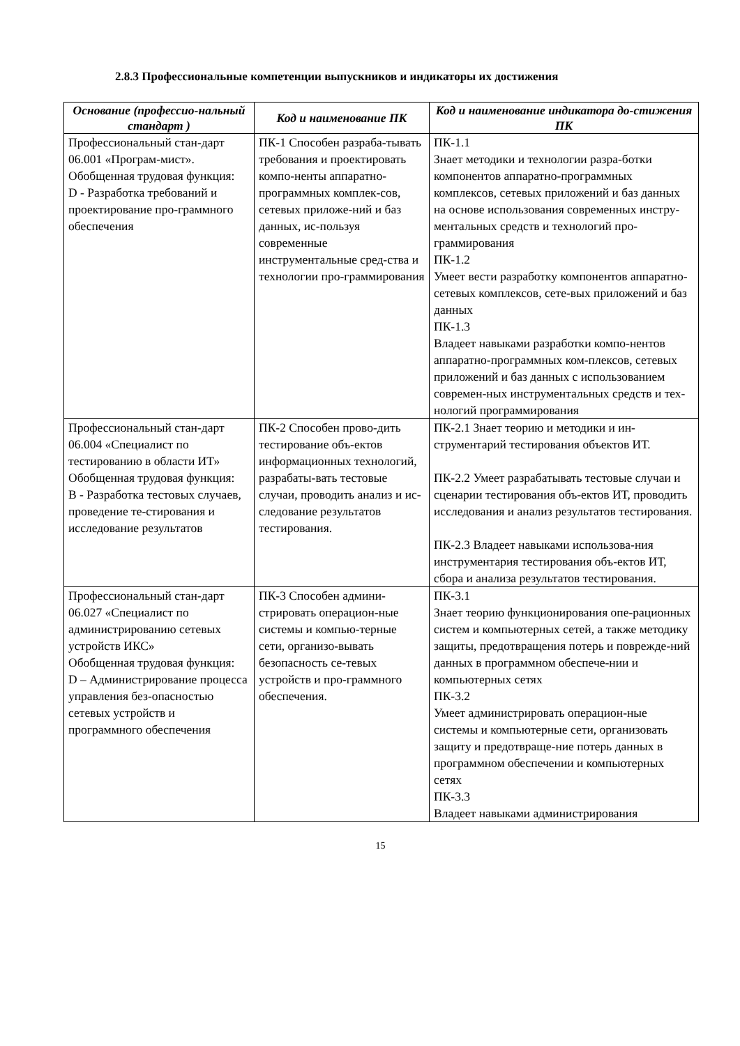2.8.3 Профессиональные компетенции выпускников и индикаторы их достижения
| Основание (профессио-нальный стандарт ) | Код и наименование ПК | Код и наименование индикатора до-стижения ПК |
| --- | --- | --- |
| Профессиональный стан-дарт 06.001 «Програм-мист». Обобщенная трудовая функция: D - Разработка требований и проектирование про-граммного обеспечения | ПК-1 Способен разраба-тывать требования и проектировать компо-ненты аппаратно-программных комплек-сов, сетевых приложе-ний и баз данных, ис-пользуя современные инструментальные сред-ства и технологии про-граммирования | ПК-1.1 Знает методики и технологии разра-ботки компонентов аппаратно-программных комплексов, сетевых приложений и баз данных на основе использования современных инстру-ментальных средств и технологий про-граммирования ПК-1.2 Умеет вести разработку компонентов аппаратно-сетевых комплексов, сете-вых приложений и баз данных ПК-1.3 Владеет навыками разработки компо-нентов аппаратно-программных ком-плексов, сетевых приложений и баз данных с использованием современ-ных инструментальных средств и тех-нологий программирования |
| Профессиональный стан-дарт 06.004 «Специалист по тестированию в области ИТ» Обобщенная трудовая функция: В - Разработка тестовых случаев, проведение те-стирования и исследование результатов | ПК-2 Способен прово-дить тестирование объ-ектов информационных технологий, разрабаты-вать тестовые случаи, проводить анализ и ис-следование результатов тестирования. | ПК-2.1 Знает теорию и методики и ин-струментарий тестирования объектов ИТ. ПК-2.2 Умеет разрабатывать тестовые случаи и сценарии тестирования объ-ектов ИТ, проводить исследования и анализ результатов тестирования. ПК-2.3 Владеет навыками использова-ния инструментария тестирования объ-ектов ИТ, сбора и анализа результатов тестирования. |
| Профессиональный стан-дарт 06.027 «Специалист по администрированию сетевых устройств ИКС» Обобщенная трудовая функция: D – Администрирование процесса управления без-опасностью сетевых устройств и программного обеспечения | ПК-3 Способен админи-стрировать операцион-ные системы и компью-терные сети, организо-вывать безопасность се-тевых устройств и про-граммного обеспечения. | ПК-3.1 Знает теорию функционирования опе-рационных систем и компьютерных сетей, а также методику защиты, предотвращения потерь и поврежде-ний данных в программном обеспече-нии и компьютерных сетях ПК-3.2 Умеет администрировать операцион-ные системы и компьютерные сети, организовать защиту и предотвраще-ние потерь данных в программном обеспечении и компьютерных сетях ПК-3.3 Владеет навыками администрирования |
15